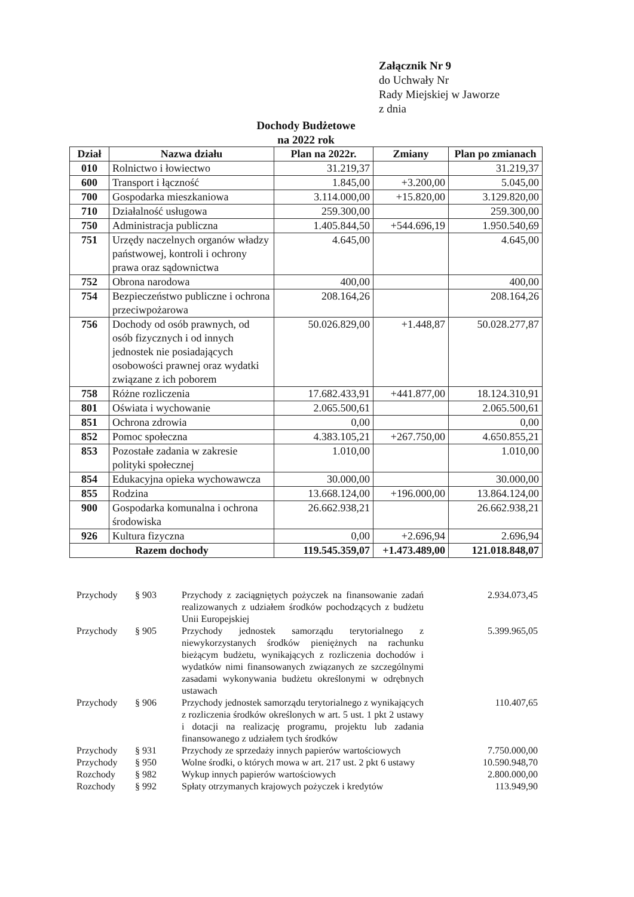Załącznik Nr 9
do Uchwały Nr
Rady Miejskiej w Jaworze
z dnia
Dochody Budżetowe
na 2022 rok
| Dział | Nazwa działu | Plan na 2022r. | Zmiany | Plan po zmianach |
| --- | --- | --- | --- | --- |
| 010 | Rolnictwo i łowiectwo | 31.219,37 | | 31.219,37 |
| 600 | Transport i łączność | 1.845,00 | +3.200,00 | 5.045,00 |
| 700 | Gospodarka mieszkaniowa | 3.114.000,00 | +15.820,00 | 3.129.820,00 |
| 710 | Działalność usługowa | 259.300,00 | | 259.300,00 |
| 750 | Administracja publiczna | 1.405.844,50 | +544.696,19 | 1.950.540,69 |
| 751 | Urzędy naczelnych organów władzy państwowej, kontroli i ochrony prawa oraz sądownictwa | 4.645,00 | | 4.645,00 |
| 752 | Obrona narodowa | 400,00 | | 400,00 |
| 754 | Bezpieczeństwo publiczne i ochrona przeciwpożarowa | 208.164,26 | | 208.164,26 |
| 756 | Dochody od osób prawnych, od osób fizycznych i od innych jednostek nie posiadających osobowości prawnej oraz wydatki związane z ich poborem | 50.026.829,00 | +1.448,87 | 50.028.277,87 |
| 758 | Różne rozliczenia | 17.682.433,91 | +441.877,00 | 18.124.310,91 |
| 801 | Oświata i wychowanie | 2.065.500,61 | | 2.065.500,61 |
| 851 | Ochrona zdrowia | 0,00 | | 0,00 |
| 852 | Pomoc społeczna | 4.383.105,21 | +267.750,00 | 4.650.855,21 |
| 853 | Pozostałe zadania w zakresie polityki społecznej | 1.010,00 | | 1.010,00 |
| 854 | Edukacyjna opieka wychowawcza | 30.000,00 | | 30.000,00 |
| 855 | Rodzina | 13.668.124,00 | +196.000,00 | 13.864.124,00 |
| 900 | Gospodarka komunalna i ochrona środowiska | 26.662.938,21 | | 26.662.938,21 |
| 926 | Kultura fizyczna | 0,00 | +2.696,94 | 2.696,94 |
| Razem dochody | | 119.545.359,07 | +1.473.489,00 | 121.018.848,07 |
| Przychody | § 903 | Przychody z zaciągniętych pożyczek na finansowanie zadań realizowanych z udziałem środków pochodzących z budżetu Unii Europejskiej | 2.934.073,45 |
| Przychody | § 905 | Przychody jednostek samorządu terytorialnego z niewykorzystanych środków pieniężnych na rachunku bieżącym budżetu, wynikających z rozliczenia dochodów i wydatków nimi finansowanych związanych ze szczególnymi zasadami wykonywania budżetu określonymi w odrębnych ustawach | 5.399.965,05 |
| Przychody | § 906 | Przychody jednostek samorządu terytorialnego z wynikających z rozliczenia środków określonych w art. 5 ust. 1 pkt 2 ustawy i dotacji na realizację programu, projektu lub zadania finansowanego z udziałem tych środków | 110.407,65 |
| Przychody | § 931 | Przychody ze sprzedaży innych papierów wartościowych | 7.750.000,00 |
| Przychody | § 950 | Wolne środki, o których mowa w art. 217 ust. 2 pkt 6 ustawy | 10.590.948,70 |
| Rozchody | § 982 | Wykup innych papierów wartościowych | 2.800.000,00 |
| Rozchody | § 992 | Spłaty otrzymanych krajowych pożyczek i kredytów | 113.949,90 |